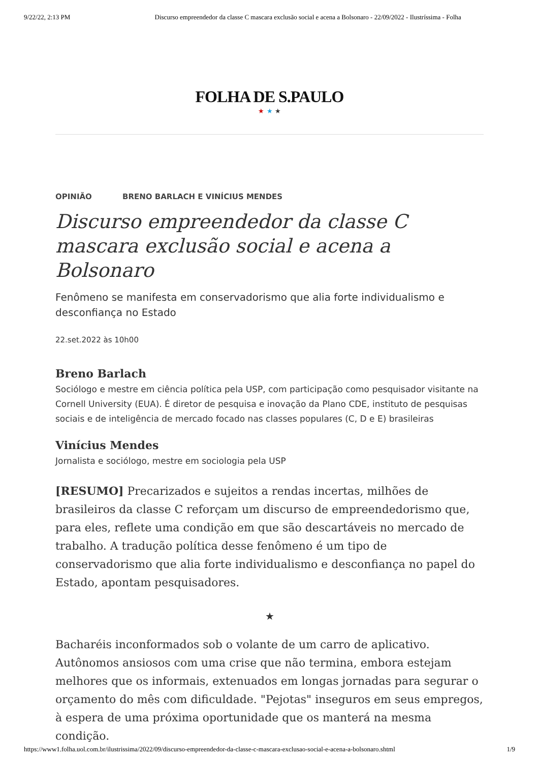9/22/22, 2:13 PM Discurso empreendedor da classe C mascara exclusão social e acena a Bolsonaro - 22/09/2022 - Ilustríssima - Folha
FOLHA DE S.PAULO
★ ★ ★
OPINIÃO BRENO BARLACH E VINÍCIUS MENDES
Discurso empreendedor da classe C mascara exclusão social e acena a Bolsonaro
Fenômeno se manifesta em conservadorismo que alia forte individualismo e desconfiança no Estado
22.set.2022 às 10h00
Breno Barlach
Sociólogo e mestre em ciência política pela USP, com participação como pesquisador visitante na Cornell University (EUA). É diretor de pesquisa e inovação da Plano CDE, instituto de pesquisas sociais e de inteligência de mercado focado nas classes populares (C, D e E) brasileiras
Vinícius Mendes
Jornalista e sociólogo, mestre em sociologia pela USP
[RESUMO] Precarizados e sujeitos a rendas incertas, milhões de brasileiros da classe C reforçam um discurso de empreendedorismo que, para eles, reflete uma condição em que são descartáveis no mercado de trabalho. A tradução política desse fenômeno é um tipo de conservadorismo que alia forte individualismo e desconfiança no papel do Estado, apontam pesquisadores.
★
Bacharéis inconformados sob o volante de um carro de aplicativo. Autônomos ansiosos com uma crise que não termina, embora estejam melhores que os informais, extenuados em longas jornadas para segurar o orçamento do mês com dificuldade. "Pejotas" inseguros em seus empregos, à espera de uma próxima oportunidade que os manterá na mesma condição.
https://www1.folha.uol.com.br/ilustrissima/2022/09/discurso-empreendedor-da-classe-c-mascara-exclusao-social-e-acena-a-bolsonaro.shtml 1/9